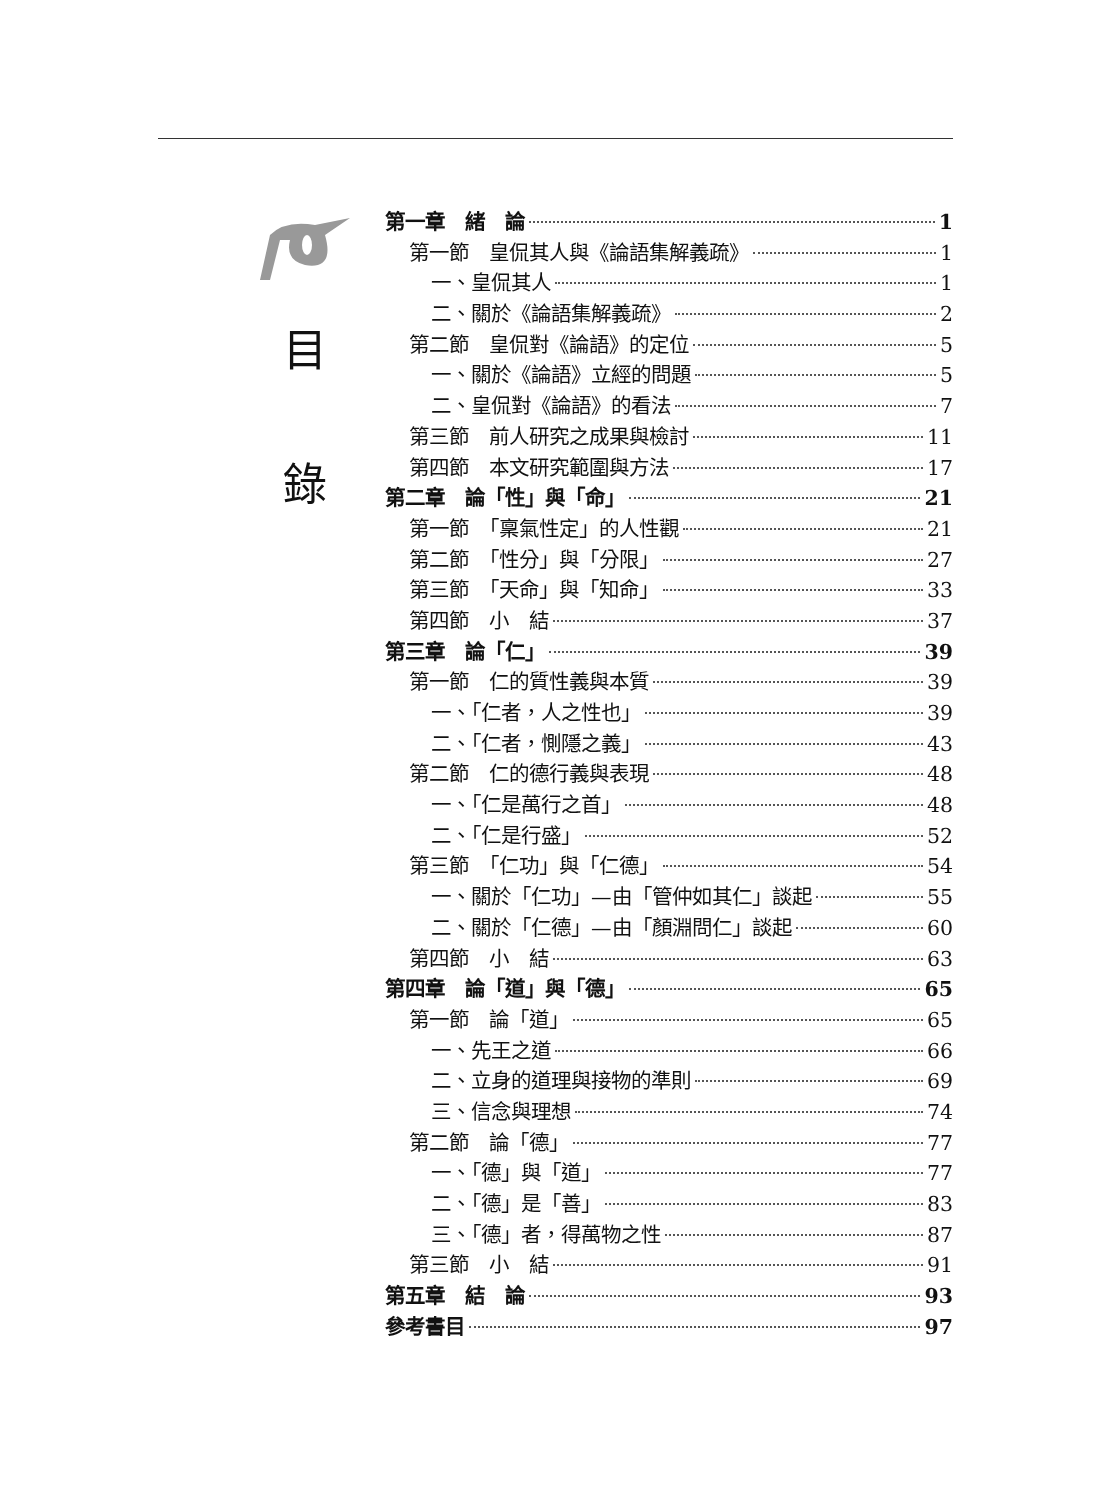目
錄
第一章　緒　論 1
第一節　皇侃其人與《論語集解義疏》 1
一、皇侃其人 1
二、關於《論語集解義疏》 2
第二節　皇侃對《論語》的定位 5
一、關於《論語》立經的問題 5
二、皇侃對《論語》的看法 7
第三節　前人研究之成果與檢討 11
第四節　本文研究範圍與方法 17
第二章　論「性」與「命」 21
第一節　「稟氣性定」的人性觀 21
第二節　「性分」與「分限」 27
第三節　「天命」與「知命」 33
第四節　小　結 37
第三章　論「仁」 39
第一節　仁的質性義與本質 39
一、「仁者，人之性也」 39
二、「仁者，惻隱之義」 43
第二節　仁的德行義與表現 48
一、「仁是萬行之首」 48
二、「仁是行盛」 52
第三節　「仁功」與「仁德」 54
一、關於「仁功」—由「管仲如其仁」談起 55
二、關於「仁德」—由「顏淵問仁」談起 60
第四節　小　結 63
第四章　論「道」與「德」 65
第一節　論「道」 65
一、先王之道 66
二、立身的道理與接物的準則 69
三、信念與理想 74
第二節　論「德」 77
一、「德」與「道」 77
二、「德」是「善」 83
三、「德」者，得萬物之性 87
第三節　小　結 91
第五章　結　論 93
參考書目 97